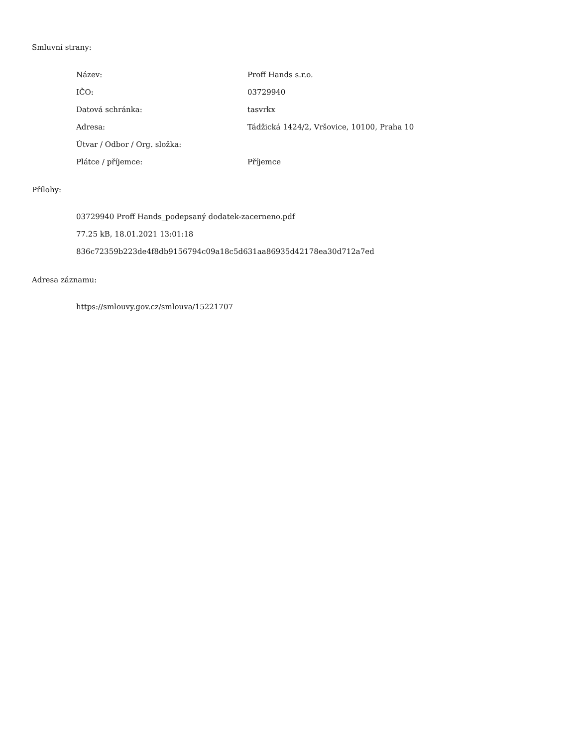Smluvní strany:
| Název: | Proff Hands s.r.o. |
| IČO: | 03729940 |
| Datová schránka: | tasvrkx |
| Adresa: | Tádžická 1424/2, Vršovice, 10100, Praha 10 |
| Útvar / Odbor / Org. složka: | |
| Plátce / příjemce: | Příjemce |
Přílohy:
03729940 Proff Hands_podepsaný dodatek-zacerneno.pdf
77.25 kB, 18.01.2021 13:01:18
836c72359b223de4f8db9156794c09a18c5d631aa86935d42178ea30d712a7ed
Adresa záznamu:
https://smlouvy.gov.cz/smlouva/15221707